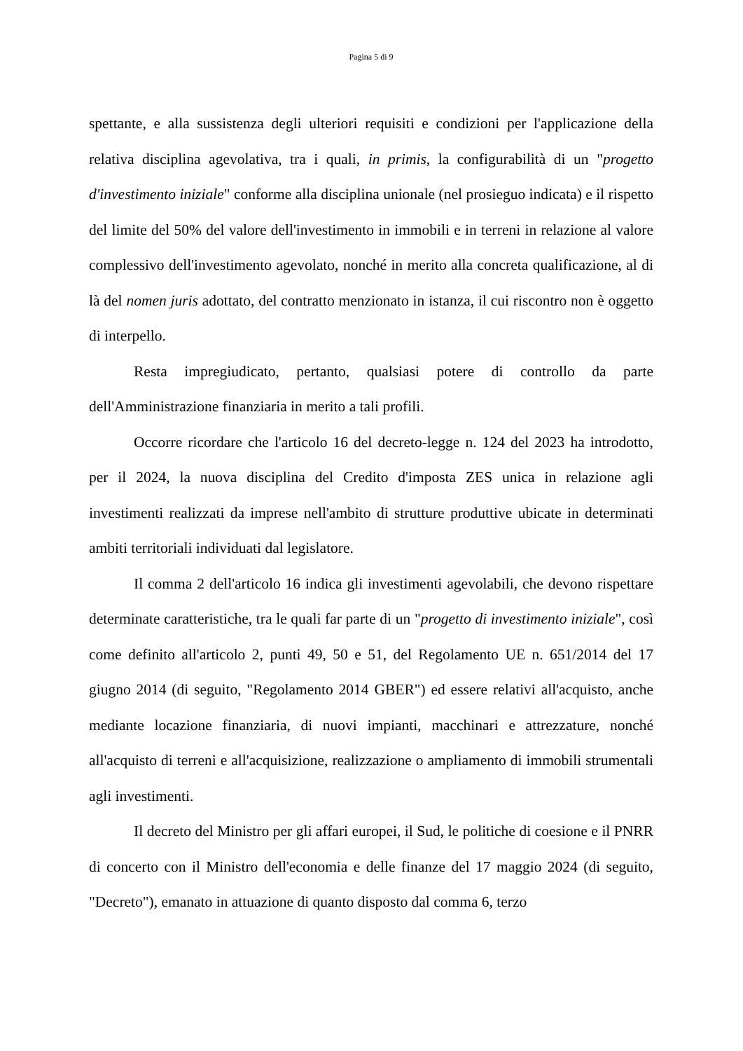Pagina 5 di 9
spettante, e alla sussistenza degli ulteriori requisiti e condizioni per l'applicazione della relativa disciplina agevolativa, tra i quali, in primis, la configurabilità di un "progetto d'investimento iniziale" conforme alla disciplina unionale (nel prosieguo indicata) e il rispetto del limite del 50% del valore dell'investimento in immobili e in terreni in relazione al valore complessivo dell'investimento agevolato, nonché in merito alla concreta qualificazione, al di là del nomen juris adottato, del contratto menzionato in istanza, il cui riscontro non è oggetto di interpello.
Resta impregiudicato, pertanto, qualsiasi potere di controllo da parte dell'Amministrazione finanziaria in merito a tali profili.
Occorre ricordare che l'articolo 16 del decreto-legge n. 124 del 2023 ha introdotto, per il 2024, la nuova disciplina del Credito d'imposta ZES unica in relazione agli investimenti realizzati da imprese nell'ambito di strutture produttive ubicate in determinati ambiti territoriali individuati dal legislatore.
Il comma 2 dell'articolo 16 indica gli investimenti agevolabili, che devono rispettare determinate caratteristiche, tra le quali far parte di un "progetto di investimento iniziale", così come definito all'articolo 2, punti 49, 50 e 51, del Regolamento UE n. 651/2014 del 17 giugno 2014 (di seguito, "Regolamento 2014 GBER") ed essere relativi all'acquisto, anche mediante locazione finanziaria, di nuovi impianti, macchinari e attrezzature, nonché all'acquisto di terreni e all'acquisizione, realizzazione o ampliamento di immobili strumentali agli investimenti.
Il decreto del Ministro per gli affari europei, il Sud, le politiche di coesione e il PNRR di concerto con il Ministro dell'economia e delle finanze del 17 maggio 2024 (di seguito, "Decreto"), emanato in attuazione di quanto disposto dal comma 6, terzo